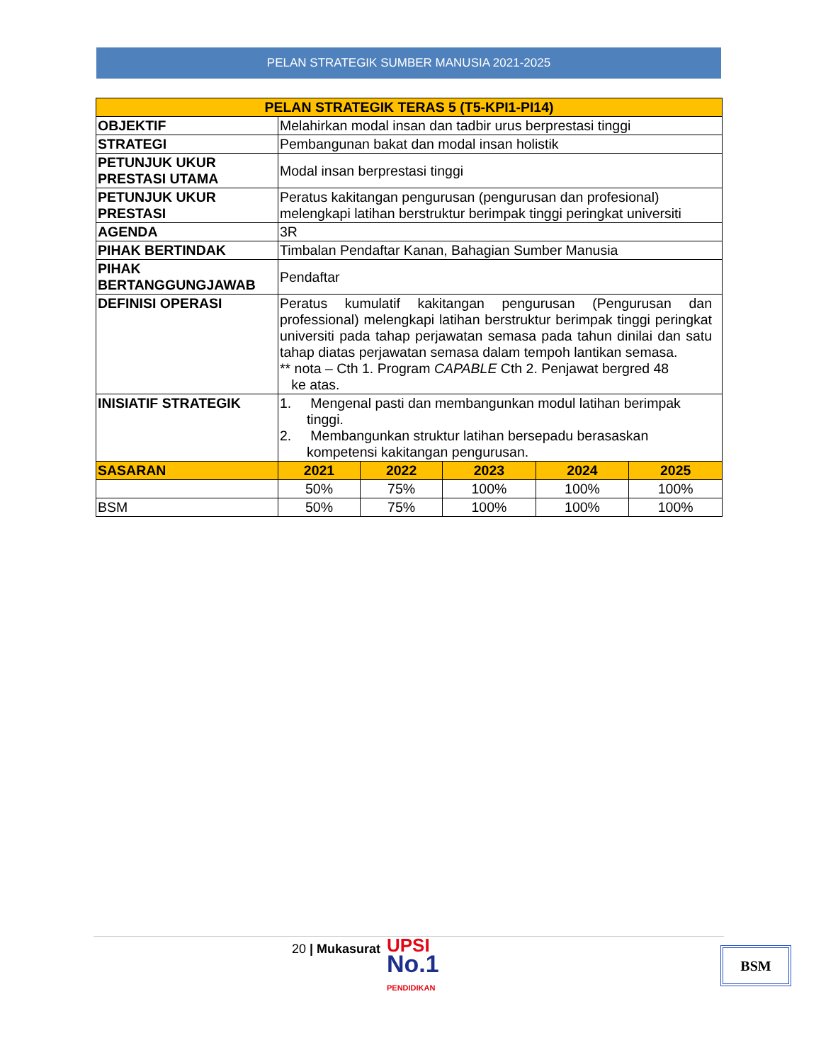PELAN STRATEGIK SUMBER MANUSIA 2021-2025
| PELAN STRATEGIK TERAS 5 (T5-KPI1-PI14) | | | | | |
| --- | --- | --- | --- | --- | --- |
| OBJEKTIF | Melahirkan modal insan dan tadbir urus berprestasi tinggi | | | | |
| STRATEGI | Pembangunan bakat dan modal insan holistik | | | | |
| PETUNJUK UKUR PRESTASI UTAMA | Modal insan berprestasi tinggi | | | | |
| PETUNJUK UKUR PRESTASI | Peratus kakitangan pengurusan (pengurusan dan profesional) melengkapi latihan berstruktur berimpak tinggi peringkat universiti | | | | |
| AGENDA | 3R | | | | |
| PIHAK BERTINDAK | Timbalan Pendaftar Kanan, Bahagian Sumber Manusia | | | | |
| PIHAK BERTANGGUNGJAWAB | Pendaftar | | | | |
| DEFINISI OPERASI | Peratus kumulatif kakitangan pengurusan (Pengurusan dan professional) melengkapi latihan berstruktur berimpak tinggi peringkat universiti pada tahap perjawatan semasa pada tahun dinilai dan satu tahap diatas perjawatan semasa dalam tempoh lantikan semasa. ** nota – Cth 1. Program CAPABLE Cth 2. Penjawat bergred 48 ke atas. | | | | |
| INISIATIF STRATEGIK | 1. Mengenal pasti dan membangunkan modul latihan berimpak tinggi. 2. Membangunkan struktur latihan bersepadu berasaskan kompetensi kakitangan pengurusan. | | | | |
| SASARAN | 2021 | 2022 | 2023 | 2024 | 2025 |
| | 50% | 75% | 100% | 100% | 100% |
| BSM | 50% | 75% | 100% | 100% | 100% |
20 | Mukasurat
UPSI
No.1
PENDIDIKAN
BSM